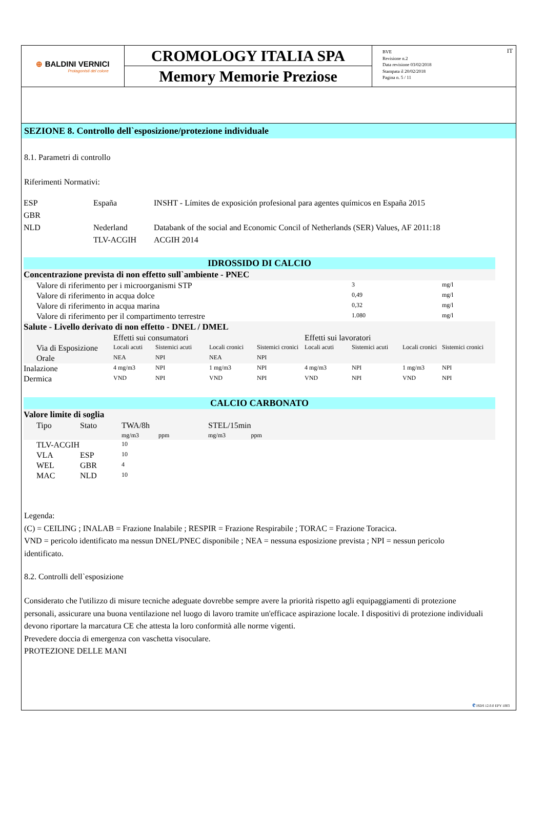⊕ BALDINI VERNICI
Protagonisti del colore
CROMOLOGY ITALIA SPA
Memory Memorie Preziose
BVE
Revisione n.2
Data revisione 03/02/2018
Stampata il 20/02/2018
Pagina n. 5 / 11
IT
SEZIONE 8. Controllo dell`esposizione/protezione individuale
8.1. Parametri di controllo
Riferimenti Normativi:
| ESP | España | INSHT - Límites de exposición profesional para agentes químicos en España 2015 |
| GBR | | |
| NLD | Nederland | Databank of the social and Economic Concil of Netherlands (SER) Values, AF 2011:18 |
| | TLV-ACGIH | ACGIH 2014 |
| IDROSSIDO DI CALCIO | | | | | | | | |
| Concentrazione prevista di non effetto sull`ambiente - PNEC | | | | | | | | |
| Valore di riferimento per i microorganismi STP | | | | | | 3 | | mg/l |
| Valore di riferimento in acqua dolce | | | | | | 0,49 | | mg/l |
| Valore di riferimento in acqua marina | | | | | | 0,32 | | mg/l |
| Valore di riferimento per il compartimento terrestre | | | | | | 1.080 | | mg/l |
| Salute - Livello derivato di non effetto - DNEL / DMEL | | | | | | | | |
| | Effetti sui consumatori | | | | Effetti sui lavoratori | | | |
| Via di Esposizione | Locali acuti | Sistemici acuti | Locali cronici | Sistemici cronici | Locali acuti | Sistemici acuti | Locali cronici | Sistemici cronici |
| Orale | NEA | NPI | NEA | NPI | | | | |
| Inalazione | 4 mg/m3 | NPI | 1 mg/m3 | NPI | 4 mg/m3 | NPI | 1 mg/m3 | NPI |
| Dermica | VND | NPI | VND | NPI | VND | NPI | VND | NPI |
| CALCIO CARBONATO | | | | | |
| Valore limite di soglia | | | | | |
| Tipo | Stato | TWA/8h mg/m3 | ppm | STEL/15min mg/m3 | ppm |
| TLV-ACGIH | | 10 | | | |
| VLA | ESP | 10 | | | |
| WEL | GBR | 4 | | | |
| MAC | NLD | 10 | | | |
Legenda:
(C) = CEILING ; INALAB = Frazione Inalabile ; RESPIR = Frazione Respirabile ; TORAC = Frazione Toracica.
VND = pericolo identificato ma nessun DNEL/PNEC disponibile ; NEA = nessuna esposizione prevista ; NPI = nessun pericolo identificato.
8.2. Controlli dell`esposizione
Considerato che l'utilizzo di misure tecniche adeguate dovrebbe sempre avere la priorità rispetto agli equipaggiamenti di protezione personali, assicurare una buona ventilazione nel luogo di lavoro tramite un'efficace aspirazione locale. I dispositivi di protezione individuali devono riportare la marcatura CE che attesta la loro conformità alle norme vigenti.
Prevedere doccia di emergenza con vaschetta visoculare.
PROTEZIONE DELLE MANI
e ISDS 12.0.0 EPY 1003